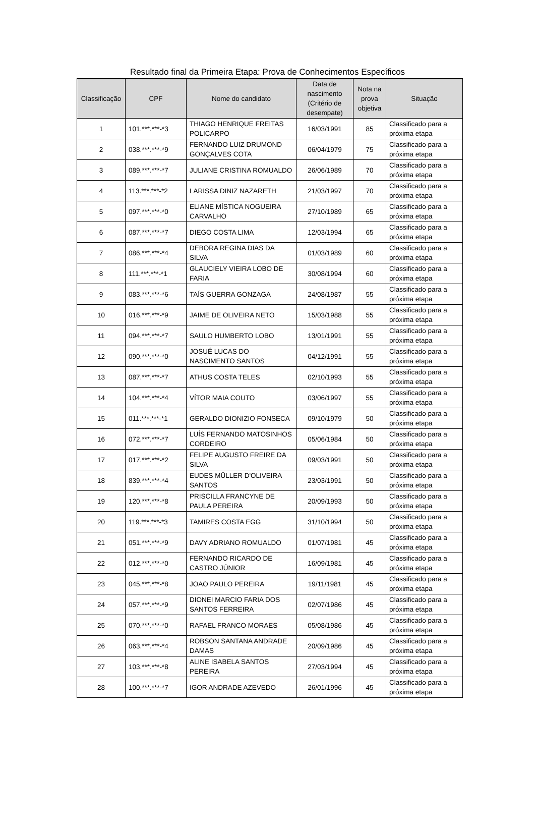Resultado final da Primeira Etapa: Prova de Conhecimentos Específicos
| Classificação | CPF | Nome do candidato | Data de nascimento (Critério de desempate) | Nota na prova objetiva | Situação |
| --- | --- | --- | --- | --- | --- |
| 1 | 101.***.***-*3 | THIAGO HENRIQUE FREITAS POLICARPO | 16/03/1991 | 85 | Classificado para a próxima etapa |
| 2 | 038.***.***-*9 | FERNANDO LUIZ DRUMOND GONÇALVES COTA | 06/04/1979 | 75 | Classificado para a próxima etapa |
| 3 | 089.***.***-*7 | JULIANE CRISTINA ROMUALDO | 26/06/1989 | 70 | Classificado para a próxima etapa |
| 4 | 113.***.***-*2 | LARISSA DINIZ NAZARETH | 21/03/1997 | 70 | Classificado para a próxima etapa |
| 5 | 097.***.***-*0 | ELIANE MÍSTICA NOGUEIRA CARVALHO | 27/10/1989 | 65 | Classificado para a próxima etapa |
| 6 | 087.***.***-*7 | DIEGO COSTA LIMA | 12/03/1994 | 65 | Classificado para a próxima etapa |
| 7 | 086.***.***-*4 | DEBORA REGINA DIAS DA SILVA | 01/03/1989 | 60 | Classificado para a próxima etapa |
| 8 | 111.***.***-*1 | GLAUCIELY VIEIRA LOBO DE FARIA | 30/08/1994 | 60 | Classificado para a próxima etapa |
| 9 | 083.***.***-*6 | TAÍS GUERRA GONZAGA | 24/08/1987 | 55 | Classificado para a próxima etapa |
| 10 | 016.***.***-*9 | JAIME DE OLIVEIRA NETO | 15/03/1988 | 55 | Classificado para a próxima etapa |
| 11 | 094.***.***-*7 | SAULO HUMBERTO LOBO | 13/01/1991 | 55 | Classificado para a próxima etapa |
| 12 | 090.***.***-*0 | JOSUÉ LUCAS DO NASCIMENTO SANTOS | 04/12/1991 | 55 | Classificado para a próxima etapa |
| 13 | 087.***.***-*7 | ATHUS COSTA TELES | 02/10/1993 | 55 | Classificado para a próxima etapa |
| 14 | 104.***.***-*4 | VÍTOR MAIA COUTO | 03/06/1997 | 55 | Classificado para a próxima etapa |
| 15 | 011.***.***-*1 | GERALDO DIONIZIO FONSECA | 09/10/1979 | 50 | Classificado para a próxima etapa |
| 16 | 072.***.***-*7 | LUÍS FERNANDO MATOSINHOS CORDEIRO | 05/06/1984 | 50 | Classificado para a próxima etapa |
| 17 | 017.***.***-*2 | FELIPE AUGUSTO FREIRE DA SILVA | 09/03/1991 | 50 | Classificado para a próxima etapa |
| 18 | 839.***.***-*4 | EUDES MÜLLER D'OLIVEIRA SANTOS | 23/03/1991 | 50 | Classificado para a próxima etapa |
| 19 | 120.***.***-*8 | PRISCILLA FRANCYNE DE PAULA PEREIRA | 20/09/1993 | 50 | Classificado para a próxima etapa |
| 20 | 119.***.***-*3 | TAMIRES COSTA EGG | 31/10/1994 | 50 | Classificado para a próxima etapa |
| 21 | 051.***.***-*9 | DAVY ADRIANO ROMUALDO | 01/07/1981 | 45 | Classificado para a próxima etapa |
| 22 | 012.***.***-*0 | FERNANDO RICARDO DE CASTRO JÚNIOR | 16/09/1981 | 45 | Classificado para a próxima etapa |
| 23 | 045.***.***-*8 | JOAO PAULO PEREIRA | 19/11/1981 | 45 | Classificado para a próxima etapa |
| 24 | 057.***.***-*9 | DIONEI MARCIO FARIA DOS SANTOS FERREIRA | 02/07/1986 | 45 | Classificado para a próxima etapa |
| 25 | 070.***.***-*0 | RAFAEL FRANCO MORAES | 05/08/1986 | 45 | Classificado para a próxima etapa |
| 26 | 063.***.***-*4 | ROBSON SANTANA ANDRADE DAMAS | 20/09/1986 | 45 | Classificado para a próxima etapa |
| 27 | 103.***.***-*8 | ALINE ISABELA SANTOS PEREIRA | 27/03/1994 | 45 | Classificado para a próxima etapa |
| 28 | 100.***.***-*7 | IGOR ANDRADE AZEVEDO | 26/01/1996 | 45 | Classificado para a próxima etapa |